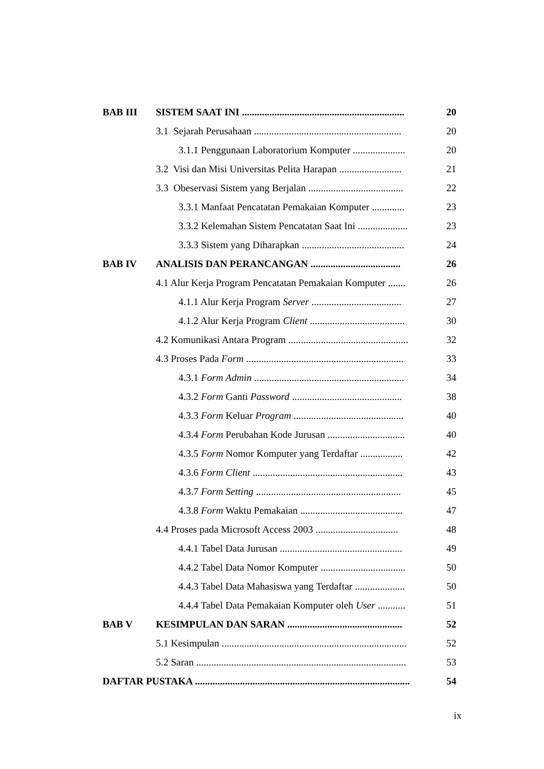| BAB III | SISTEM SAAT INI ................................................................. | 20 |
| | 3.1 Sejarah Perusahaan ........................................................... | 20 |
| | 3.1.1 Penggunaan Laboratorium Komputer ..................... | 20 |
| | 3.2 Visi dan Misi Universitas Pelita Harapan ......................... | 21 |
| | 3.3 Obeservasi Sistem yang Berjalan ...................................... | 22 |
| | 3.3.1 Manfaat Pencatatan Pemakaian Komputer ............. | 23 |
| | 3.3.2 Kelemahan Sistem Pencatatan Saat Ini .................... | 23 |
| | 3.3.3 Sistem yang Diharapkan ......................................... | 24 |
| BAB IV | ANALISIS DAN PERANCANGAN .................................... | 26 |
| | 4.1 Alur Kerja Program Pencatatan Pemakaian Komputer ....... | 26 |
| | 4.1.1 Alur Kerja Program Server .................................... | 27 |
| | 4.1.2 Alur Kerja Program Client ...................................... | 30 |
| | 4.2 Komunikasi Antara Program ................................................ | 32 |
| | 4.3 Proses Pada Form ............................................................... | 33 |
| | 4.3.1 Form Admin ............................................................ | 34 |
| | 4.3.2 Form Ganti Password ............................................ | 38 |
| | 4.3.3 Form Keluar Program ............................................ | 40 |
| | 4.3.4 Form Perubahan Kode Jurusan ............................... | 40 |
| | 4.3.5 Form Nomor Komputer yang Terdaftar ................. | 42 |
| | 4.3.6 Form Client ............................................................ | 43 |
| | 4.3.7 Form Setting .......................................................... | 45 |
| | 4.3.8 Form Waktu Pemakaian ......................................... | 47 |
| | 4.4 Proses pada Microsoft Access 2003 ................................. | 48 |
| | 4.4.1 Tabel Data Jurusan ................................................. | 49 |
| | 4.4.2 Tabel Data Nomor Komputer .................................. | 50 |
| | 4.4.3 Tabel Data Mahasiswa yang Terdaftar .................... | 50 |
| | 4.4.4 Tabel Data Pemakaian Komputer oleh User ........... | 51 |
| BAB V | KESIMPULAN DAN SARAN .............................................. | 52 |
| | 5.1 Kesimpulan .......................................................................... | 52 |
| | 5.2 Saran .................................................................................... | 53 |
| DAFTAR PUSTAKA ...................................................................................... | | 54 |
ix